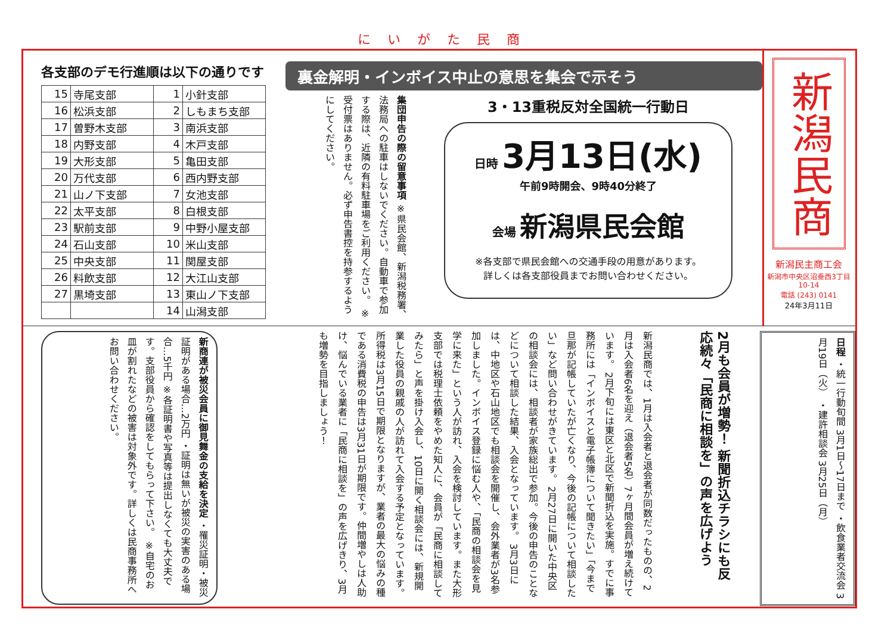にいがた民商
各支部のデモ行進順は以下の通りです
| 15 | 寺尾支部 | 1 | 小針支部 |
| 16 | 松浜支部 | 2 | しもまち支部 |
| 17 | 曽野木支部 | 3 | 南浜支部 |
| 18 | 内野支部 | 4 | 木戸支部 |
| 19 | 大形支部 | 5 | 亀田支部 |
| 20 | 万代支部 | 6 | 西内野支部 |
| 21 | 山ノ下支部 | 7 | 女池支部 |
| 22 | 太平支部 | 8 | 白根支部 |
| 23 | 駅前支部 | 9 | 中野小屋支部 |
| 24 | 石山支部 | 10 | 米山支部 |
| 25 | 中央支部 | 11 | 関屋支部 |
| 26 | 料飲支部 | 12 | 大江山支部 |
| 27 | 黒埼支部 | 13 | 東山ノ下支部 |
| | | 14 | 山潟支部 |
裏金解明・インボイス中止の意思を集会で示そう
集団申告の際の留意事項 ※県民会館、新潟税務署、法務局への駐車はしないでください。自動車で参加する際は、近隣の有料駐車場をご利用ください。 ※受付票はありません。必ず申告書控を持参するようにしてください。
3・13重税反対全国統一行動日
日時 3月13日(水)
午前9時開会、9時40分終了
会場 新潟県民会館
※各支部で県民会館への交通手段の用意があります。
詳しくは各支部役員までお問い合わせください。
新潟民商
新潟民主商工会
新潟市中央区沼垂西3丁目10-14
電話 (243) 0141
24年3月11日
新商連が被災会員に御見舞金の支給を決定 ・罹災証明・被災証明がある場合…2万円 ・証明は無いが被災の実害のある場合…5千円 ※各証明書や写真等は提出しなくても大丈夫です。支部役員から確認をしてもらって下さい。 ※自宅のお皿が割れたなどの被害は対象外です。詳しくは民商事務所へお問い合わせください。
新潟民商では、1月は入会者と退会者が同数だったものの、2月は入会者6名を迎え（退会者5名）7ヶ月間会員が増え続けています。 2月下旬には東区と北区で新聞折込を実施。すでに事務所には「インボイスと電子帳簿について聞きたい」「今まで旦那が記帳していたが亡くなり、今後の記帳について相談したい」など問い合わせがきています。 2月27日に開いた中央区の相談会には、相談者が家族総出で参加。今後の申告のことなどについて相談した結果、入会となっています。 3月3日には、中地区や石山地区でも相談会を開催し、会外業者が3名参加しました。インボイス登録に悩む人や、「民商の相談会を見学に来た」という人が訪れ、入会を検討しています。また大形支部では税理士依頼をやめた知人に、会員が「民商に相談してみたら」と声を掛け入会し、10日に開く相談会には、新規開業した役員の親戚の人が訪れて入会する予定となっています。 所得税は3月15日で期限となりますが、業者の最大の悩みの種である消費税の申告は3月31日が期限です。仲間増やしは人助け、悩んでいる業者に「民商に相談を」の声を広げきり、3月も増勢を目指しましょう！
2月も会員が増勢！ 新聞折込チラシにも反応続々「民商に相談を」の声を広げよう
日程 ・統一行動旬間 3月1日～17日まで ・飲食業者交流会 3月19日（火） ・建許相談会 3月25日（月）